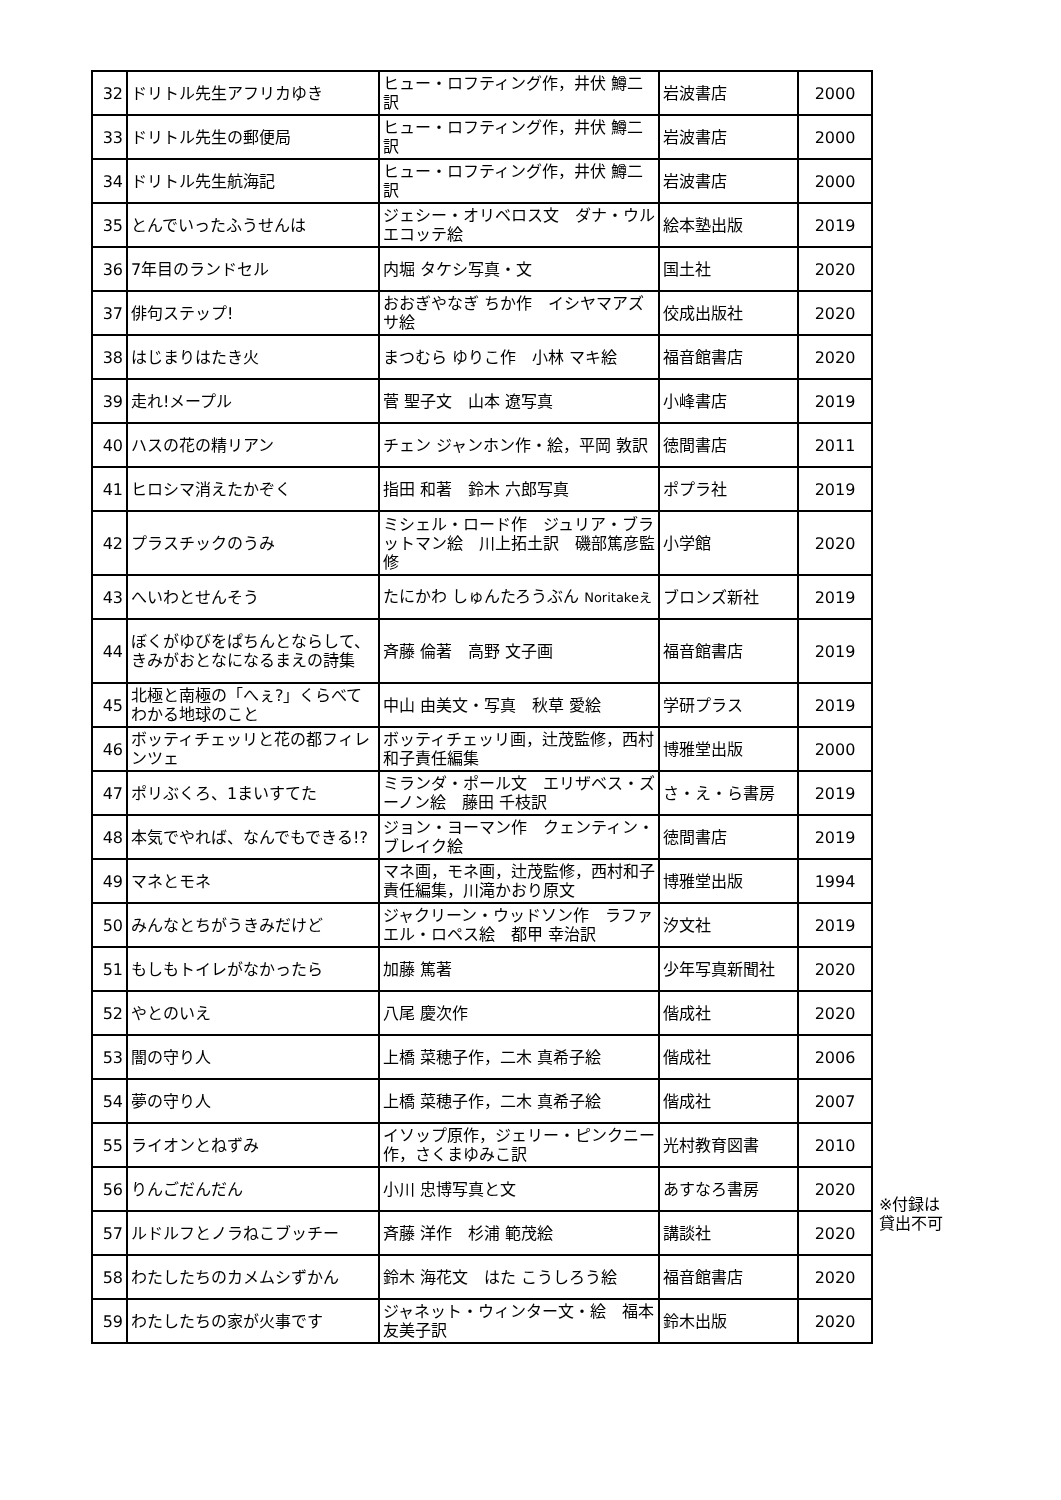| 32 | ドリトル先生アフリカゆき | ヒュー・ロフティング作，井伏 鱒二訳 | 岩波書店 | 2000 |
| 33 | ドリトル先生の郵便局 | ヒュー・ロフティング作，井伏 鱒二訳 | 岩波書店 | 2000 |
| 34 | ドリトル先生航海記 | ヒュー・ロフティング作，井伏 鱒二訳 | 岩波書店 | 2000 |
| 35 | とんでいったふうせんは | ジェシー・オリベロス文 ダナ・ウルエコッテ絵 | 絵本塾出版 | 2019 |
| 36 | 7年目のランドセル | 内堀 タケシ写真・文 | 国土社 | 2020 |
| 37 | 俳句ステップ! | おおぎやなぎ ちか作 イシヤマアズサ絵 | 佼成出版社 | 2020 |
| 38 | はじまりはたき火 | まつむら ゆりこ作 小林 マキ絵 | 福音館書店 | 2020 |
| 39 | 走れ!メープル | 菅 聖子文 山本 遼写真 | 小峰書店 | 2019 |
| 40 | ハスの花の精リアン | チェン ジャンホン作・絵，平岡 敦訳 | 徳間書店 | 2011 |
| 41 | ヒロシマ消えたかぞく | 指田 和著 鈴木 六郎写真 | ポプラ社 | 2019 |
| 42 | プラスチックのうみ | ミシェル・ロード作 ジュリア・ブラットマン絵 川上拓土訳 磯部篤彦監修 | 小学館 | 2020 |
| 43 | へいわとせんそう | たにかわ しゅんたろうぶん Noritakeえ | ブロンズ新社 | 2019 |
| 44 | ぼくがゆびをぱちんとならして、きみがおとなになるまえの詩集 | 斉藤 倫著 高野 文子画 | 福音館書店 | 2019 |
| 45 | 北極と南極の「へぇ?」くらべてわかる地球のこと | 中山 由美文・写真 秋草 愛絵 | 学研プラス | 2019 |
| 46 | ボッティチェッリと花の都フィレンツェ | ボッティチェッリ画，辻茂監修，西村 和子責任編集 | 博雅堂出版 | 2000 |
| 47 | ポリぶくろ、1まいすてた | ミランダ・ポール文 エリザベス・ズーノン絵 藤田 千枝訳 | さ・え・ら書房 | 2019 |
| 48 | 本気でやれば、なんでもできる!? | ジョン・ヨーマン作 クェンティン・ブレイク絵 | 徳間書店 | 2019 |
| 49 | マネとモネ | マネ画，モネ画，辻茂監修，西村和子責任編集，川滝かおり原文 | 博雅堂出版 | 1994 |
| 50 | みんなとちがうきみだけど | ジャクリーン・ウッドソン作 ラファエル・ロペス絵 都甲 幸治訳 | 汐文社 | 2019 |
| 51 | もしもトイレがなかったら | 加藤 篤著 | 少年写真新聞社 | 2020 |
| 52 | やとのいえ | 八尾 慶次作 | 偕成社 | 2020 |
| 53 | 闇の守り人 | 上橋 菜穂子作，二木 真希子絵 | 偕成社 | 2006 |
| 54 | 夢の守り人 | 上橋 菜穂子作，二木 真希子絵 | 偕成社 | 2007 |
| 55 | ライオンとねずみ | イソップ原作，ジェリー・ピンクニー作，さくまゆみこ訳 | 光村教育図書 | 2010 |
| 56 | りんごだんだん | 小川 忠博写真と文 | あすなろ書房 | 2020 |
| 57 | ルドルフとノラねこブッチー | 斉藤 洋作 杉浦 範茂絵 | 講談社 | 2020 |
| 58 | わたしたちのカメムシずかん | 鈴木 海花文 はた こうしろう絵 | 福音館書店 | 2020 |
| 59 | わたしたちの家が火事です | ジャネット・ウィンター文・絵 福本友美子訳 | 鈴木出版 | 2020 |
※付録は
貸出不可